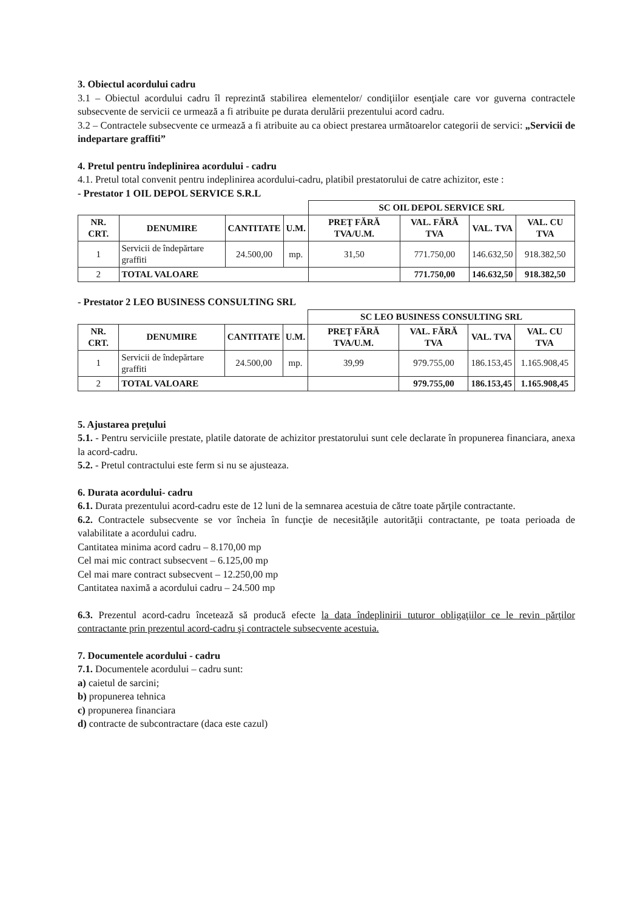3. Obiectul acordului cadru
3.1 – Obiectul acordului cadru îl reprezintă stabilirea elementelor/ condiţiilor esenţiale care vor guverna contractele subsecvente de servicii ce urmează a fi atribuite pe durata derulării prezentului acord cadru.
3.2 – Contractele subsecvente ce urmează a fi atribuite au ca obiect prestarea următoarelor categorii de servici: „Servicii de indepartare graffiti”
4. Pretul pentru îndeplinirea acordului - cadru
4.1. Pretul total convenit pentru indeplinirea acordului-cadru, platibil prestatorului de catre achizitor, este :
- Prestator 1 OIL DEPOL SERVICE S.R.L
| | | | | SC OIL DEPOL SERVICE SRL | | | |
| NR. CRT. | DENUMIRE | CANTITATE | U.M. | PREŢ FĂRĂ TVA/U.M. | VAL. FĂRĂ TVA | VAL. TVA | VAL. CU TVA |
| 1 | Servicii de îndepărtare graffiti | 24.500,00 | mp. | 31,50 | 771.750,00 | 146.632,50 | 918.382,50 |
| 2 | TOTAL VALOARE | | | | 771.750,00 | 146.632,50 | 918.382,50 |
- Prestator 2 LEO BUSINESS CONSULTING SRL
| | | | | SC LEO BUSINESS CONSULTING SRL | | | |
| NR. CRT. | DENUMIRE | CANTITATE | U.M. | PREŢ FĂRĂ TVA/U.M. | VAL. FĂRĂ TVA | VAL. TVA | VAL. CU TVA |
| 1 | Servicii de îndepărtare graffiti | 24.500,00 | mp. | 39,99 | 979.755,00 | 186.153,45 | 1.165.908,45 |
| 2 | TOTAL VALOARE | | | | 979.755,00 | 186.153,45 | 1.165.908,45 |
5. Ajustarea preţului
5.1. - Pentru serviciile prestate, platile datorate de achizitor prestatorului sunt cele declarate în propunerea financiara, anexa la acord-cadru.
5.2. - Pretul contractului este ferm si nu se ajusteaza.
6. Durata acordului- cadru
6.1. Durata prezentului acord-cadru este de 12 luni de la semnarea acestuia de către toate părţile contractante.
6.2. Contractele subsecvente se vor încheia în funcţie de necesităţile autorităţii contractante, pe toata perioada de valabilitate a acordului cadru.
Cantitatea minima acord cadru – 8.170,00 mp
Cel mai mic contract subsecvent – 6.125,00 mp
Cel mai mare contract subsecvent – 12.250,00 mp
Cantitatea naximă a acordului cadru – 24.500 mp
6.3. Prezentul acord-cadru încetează să producă efecte la data îndeplinirii tuturor obligaţiilor ce le revin părţilor contractante prin prezentul acord-cadru şi contractele subsecvente acestuia.
7. Documentele acordului - cadru
7.1. Documentele acordului – cadru sunt:
a) caietul de sarcini;
b) propunerea tehnica
c) propunerea financiara
d) contracte de subcontractare (daca este cazul)